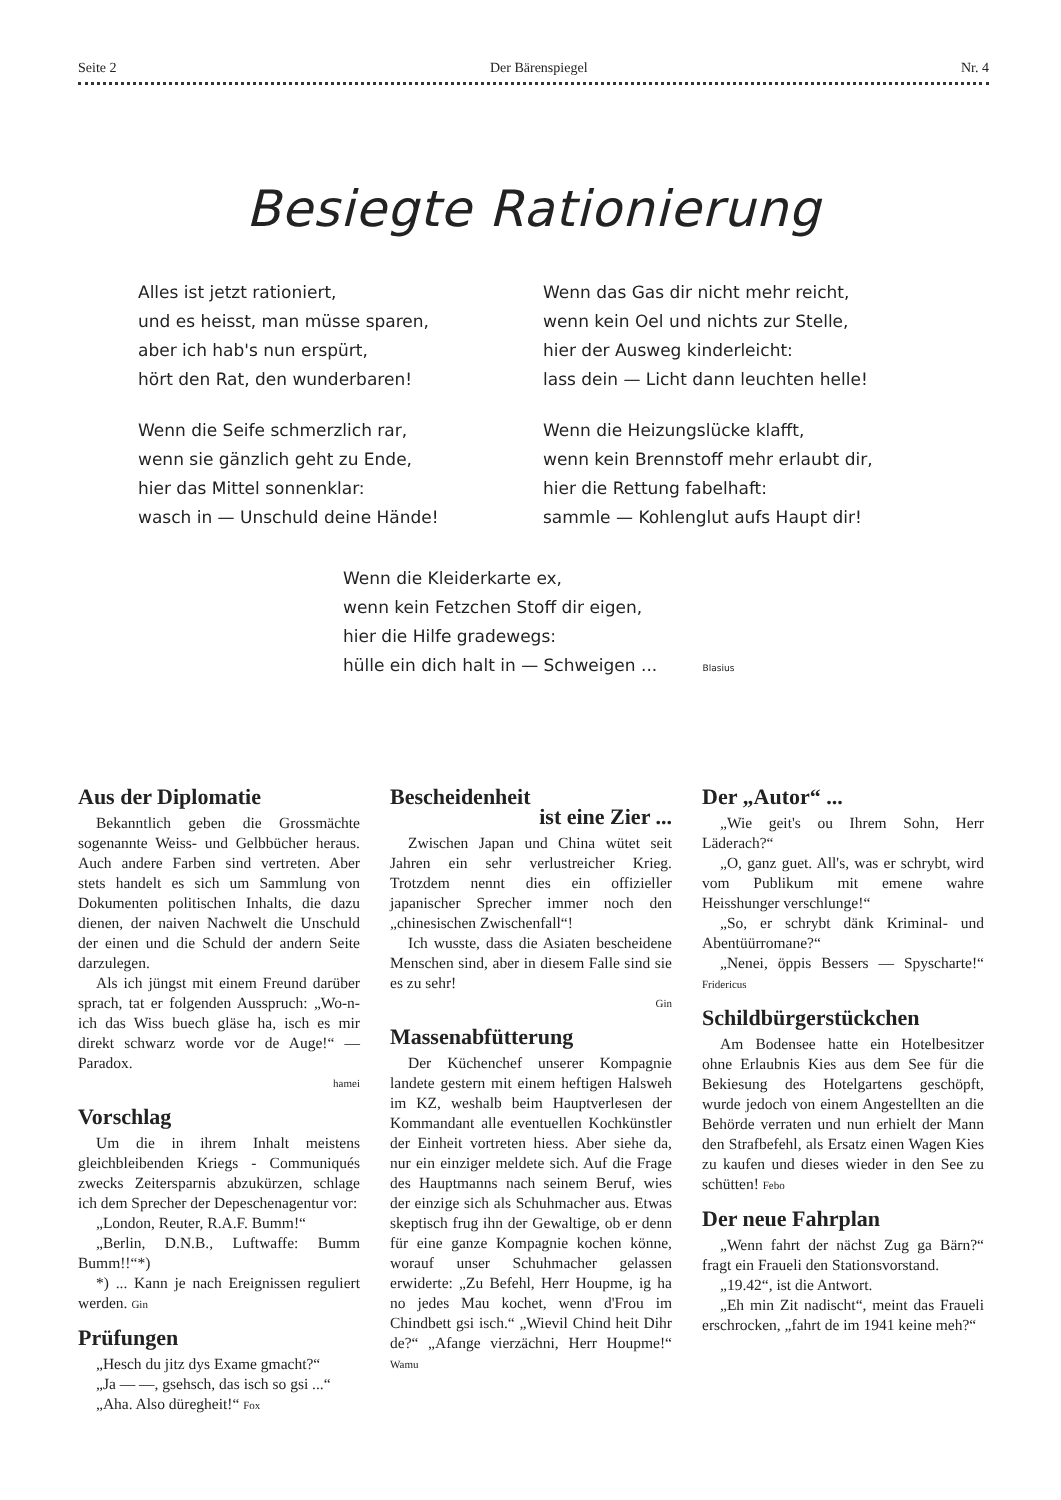Seite 2 Der Bärenspiegel Nr. 4
Besiegte Rationierung
Alles ist jetzt rationiert,
und es heisst, man müsse sparen,
aber ich hab's nun erspürt,
hört den Rat, den wunderbaren!
Wenn die Seife schmerzlich rar,
wenn sie gänzlich geht zu Ende,
hier das Mittel sonnenklar:
wasch in — Unschuld deine Hände!
Wenn das Gas dir nicht mehr reicht,
wenn kein Oel und nichts zur Stelle,
hier der Ausweg kinderleicht:
lass dein — Licht dann leuchten helle!
Wenn die Heizungslücke klafft,
wenn kein Brennstoff mehr erlaubt dir,
hier die Rettung fabelhaft:
sammle — Kohlenglut aufs Haupt dir!
Wenn die Kleiderkarte ex,
wenn kein Fetzchen Stoff dir eigen,
hier die Hilfe gradewegs:
hülle ein dich halt in — Schweigen ... Blasius
Aus der Diplomatie
Bekanntlich geben die Grossmächte sogenannte Weiss- und Gelbbücher heraus. Auch andere Farben sind vertreten. Aber stets handelt es sich um Sammlung von Dokumenten politischen Inhalts, die dazu dienen, der naiven Nachwelt die Unschuld der einen und die Schuld der andern Seite darzulegen.
Als ich jüngst mit einem Freund darüber sprach, tat er folgenden Ausspruch: „Wo-n-ich das Wiss buech gläse ha, isch es mir direkt schwarz worde vor de Auge!“ — Paradox.
hamei
Vorschlag
Um die in ihrem Inhalt meistens gleichbleibenden Kriegs - Communiqués zwecks Zeitersparnis abzukürzen, schlage ich dem Sprecher der Depeschenagentur vor:
„London, Reuter, R.A.F. Bumm!“
„Berlin, D.N.B., Luftwaffe: Bumm Bumm!!“*)
*) ... Kann je nach Ereignissen reguliert werden. Gin
Prüfungen
„Hesch du jitz dys Exame gmacht?“
„Ja — —, gsehsch, das isch so gsi ...“
„Aha. Also düregheit!“ Fox
Bescheidenheit
ist eine Zier ...
Zwischen Japan und China wütet seit Jahren ein sehr verlustreicher Krieg. Trotzdem nennt dies ein offizieller japanischer Sprecher immer noch den „chinesischen Zwischenfall“!
Ich wusste, dass die Asiaten bescheidene Menschen sind, aber in diesem Falle sind sie es zu sehr!
Gin
Massenabfütterung
Der Küchenchef unserer Kompagnie landete gestern mit einem heftigen Halsweh im KZ, weshalb beim Hauptverlesen der Kommandant alle eventuellen Kochkünstler der Einheit vortreten hiess. Aber siehe da, nur ein einziger meldete sich. Auf die Frage des Hauptmanns nach seinem Beruf, wies der einzige sich als Schuhmacher aus. Etwas skeptisch frug ihn der Gewaltige, ob er denn für eine ganze Kompagnie kochen könne, worauf unser Schuhmacher gelassen erwiderte: „Zu Befehl, Herr Houpme, ig ha no jedes Mau kochet, wenn d'Frou im Chindbett gsi isch.“ „Wievil Chind heit Dihr de?“ „Afange vierzächni, Herr Houpme!“ Wamu
Der „Autor“ ...
„Wie geit's ou Ihrem Sohn, Herr Läderach?“
„O, ganz guet. All's, was er schrybt, wird vom Publikum mit emene wahre Heisshunger verschlunge!“
„So, er schrybt dänk Kriminal- und Abentüürromane?“
„Nenei, öppis Bessers — Spyscharte!“ Fridericus
Schildbürgerstückchen
Am Bodensee hatte ein Hotelbesitzer ohne Erlaubnis Kies aus dem See für die Bekiesung des Hotelgartens geschöpft, wurde jedoch von einem Angestellten an die Behörde verraten und nun erhielt der Mann den Strafbefehl, als Ersatz einen Wagen Kies zu kaufen und dieses wieder in den See zu schütten! Febo
Der neue Fahrplan
„Wenn fahrt der nächst Zug ga Bärn?“ fragt ein Fraueli den Stationsvorstand.
„19.42“, ist die Antwort.
„Eh min Zit nadischt“, meint das Fraueli erschrocken, „fahrt de im 1941 keine meh?“